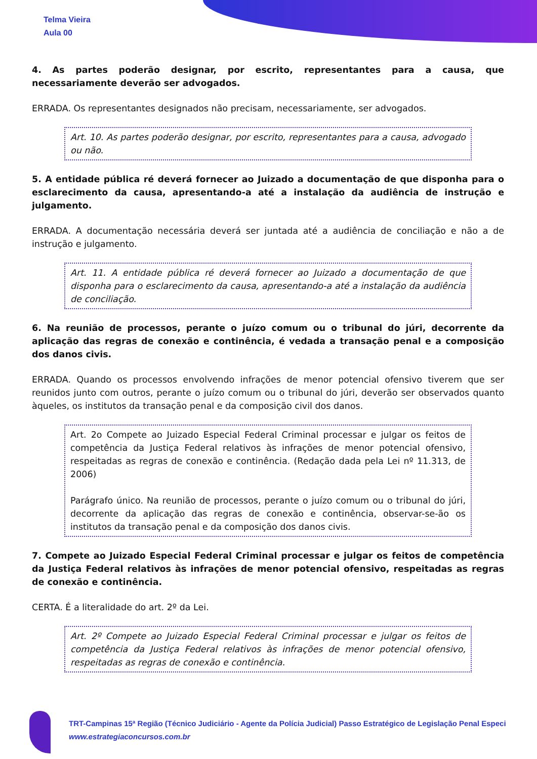Telma Vieira
Aula 00
4. As partes poderão designar, por escrito, representantes para a causa, que necessariamente deverão ser advogados.
ERRADA. Os representantes designados não precisam, necessariamente, ser advogados.
Art. 10. As partes poderão designar, por escrito, representantes para a causa, advogado ou não.
5. A entidade pública ré deverá fornecer ao Juizado a documentação de que disponha para o esclarecimento da causa, apresentando-a até a instalação da audiência de instrução e julgamento.
ERRADA. A documentação necessária deverá ser juntada até a audiência de conciliação e não a de instrução e julgamento.
Art. 11. A entidade pública ré deverá fornecer ao Juizado a documentação de que disponha para o esclarecimento da causa, apresentando-a até a instalação da audiência de conciliação.
6. Na reunião de processos, perante o juízo comum ou o tribunal do júri, decorrente da aplicação das regras de conexão e continência, é vedada a transação penal e a composição dos danos civis.
ERRADA. Quando os processos envolvendo infrações de menor potencial ofensivo tiverem que ser reunidos junto com outros, perante o juízo comum ou o tribunal do júri, deverão ser observados quanto àqueles, os institutos da transação penal e da composição civil dos danos.
Art. 2o Compete ao Juizado Especial Federal Criminal processar e julgar os feitos de competência da Justiça Federal relativos às infrações de menor potencial ofensivo, respeitadas as regras de conexão e continência. (Redação dada pela Lei nº 11.313, de 2006)
Parágrafo único. Na reunião de processos, perante o juízo comum ou o tribunal do júri, decorrente da aplicação das regras de conexão e continência, observar-se-ão os institutos da transação penal e da composição dos danos civis.
7. Compete ao Juizado Especial Federal Criminal processar e julgar os feitos de competência da Justiça Federal relativos às infrações de menor potencial ofensivo, respeitadas as regras de conexão e continência.
CERTA. É a literalidade do art. 2º da Lei.
Art. 2º Compete ao Juizado Especial Federal Criminal processar e julgar os feitos de competência da Justiça Federal relativos às infrações de menor potencial ofensivo, respeitadas as regras de conexão e continência.
TRT-Campinas 15ª Região (Técnico Judiciário - Agente da Polícia Judicial) Passo Estratégico de Legislação Penal Especi
www.estrategiaconcursos.com.br